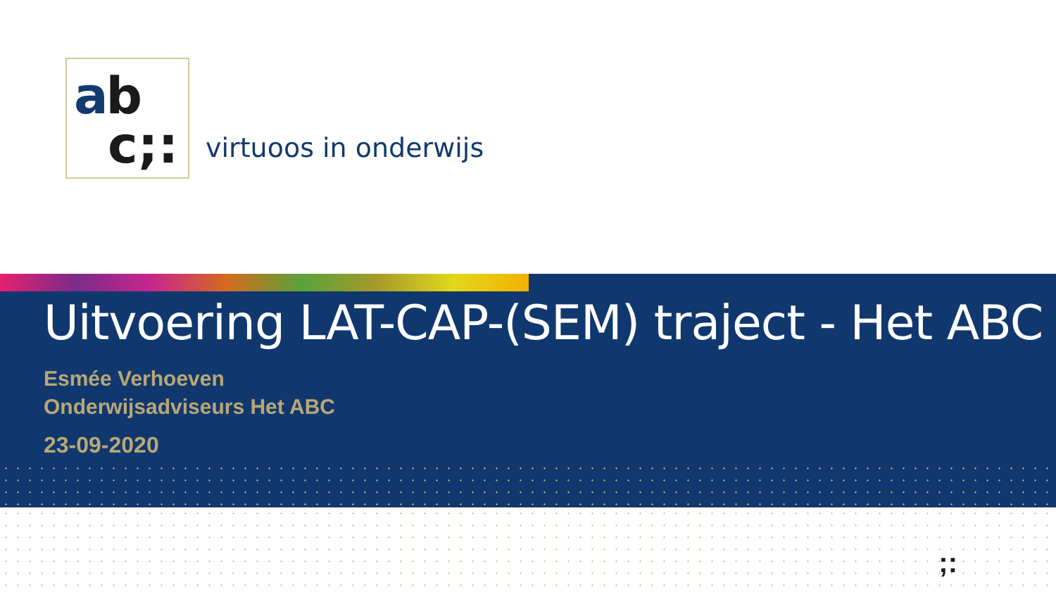ab
c;:
virtuoos in onderwijs
Uitvoering LAT-CAP-(SEM) traject - Het ABC
Esmée Verhoeven
Onderwijsadviseurs Het ABC
23-09-2020
;: